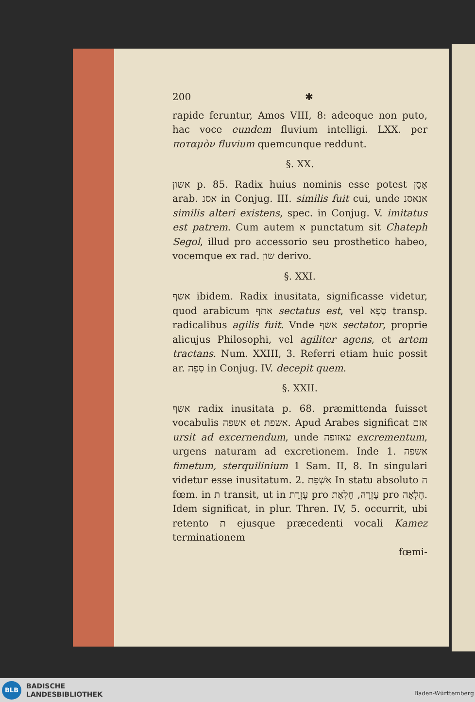200 ✱
rapide feruntur, Amos VIII, 8: adeoque non puto, hac voce eundem fluvium intelligi. LXX. per ποταμὸν fluvium quemcunque reddunt.
§. XX.
אשון p. 85. Radix huius nominis esse potest אָסַן arab. אסנ in Conjug. III. similis fuit cui, unde אנאסנ similis alteri existens, spec. in Conjug. V. imitatus est patrem. Cum autem א punctatum sit Chateph Segol, illud pro accessorio seu prosthetico habeo, vocemque ex rad. שון derivo.
§. XXI.
אשף ibidem. Radix inusitata, significasse videtur, quod arabicum אתף sectatus est, vel סַפָא transp. radicalibus agilis fuit. Vnde אשף sectator, proprie alicujus Philosophi, vel agiliter agens, et artem tractans. Num. XXIII, 3. Referri etiam huic possit ar. סַפָה in Conjug. IV. decepit quem.
§. XXII.
אשף radix inusitata p. 68. præmittenda fuisset vocabulis אשפה et אשפת. Apud Arabes significat אזם ursit ad excernendum, unde עאזופה excrementum, urgens naturam ad excretionem. Inde 1. אשפה fimetum, sterquilinium 1 Sam. II, 8. In singulari videtur esse inusitatum. 2. אַשְׁפָּת In statu absoluto ה fœm. in ת transit, ut in עֶזְרָת pro עֶזְרָה, חֶלְאַת pro חֶלְאָה. Idem significat, in plur. Thren. IV, 5. occurrit, ubi retento ת ejusque præcedenti vocali Kamez terminationem
fœmi-
BLB
BADISCHE
LANDESBIBLIOTHEK
Baden-Württemberg